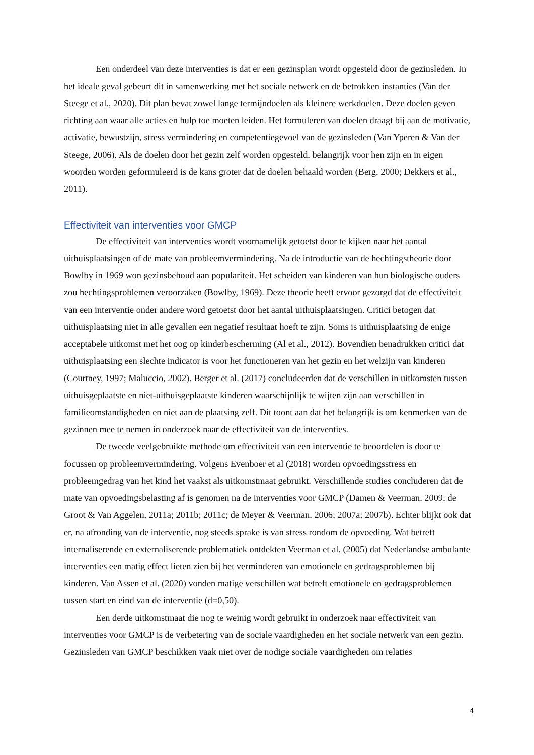Een onderdeel van deze interventies is dat er een gezinsplan wordt opgesteld door de gezinsleden. In het ideale geval gebeurt dit in samenwerking met het sociale netwerk en de betrokken instanties (Van der Steege et al., 2020). Dit plan bevat zowel lange termijndoelen als kleinere werkdoelen. Deze doelen geven richting aan waar alle acties en hulp toe moeten leiden. Het formuleren van doelen draagt bij aan de motivatie, activatie, bewustzijn, stress vermindering en competentiegevoel van de gezinsleden (Van Yperen & Van der Steege, 2006). Als de doelen door het gezin zelf worden opgesteld, belangrijk voor hen zijn en in eigen woorden worden geformuleerd is de kans groter dat de doelen behaald worden (Berg, 2000; Dekkers et al., 2011).
Effectiviteit van interventies voor GMCP
De effectiviteit van interventies wordt voornamelijk getoetst door te kijken naar het aantal uithuisplaatsingen of de mate van probleemvermindering. Na de introductie van de hechtingstheorie door Bowlby in 1969 won gezinsbehoud aan populariteit. Het scheiden van kinderen van hun biologische ouders zou hechtingsproblemen veroorzaken (Bowlby, 1969). Deze theorie heeft ervoor gezorgd dat de effectiviteit van een interventie onder andere word getoetst door het aantal uithuisplaatsingen. Critici betogen dat uithuisplaatsing niet in alle gevallen een negatief resultaat hoeft te zijn. Soms is uithuisplaatsing de enige acceptabele uitkomst met het oog op kinderbescherming (Al et al., 2012). Bovendien benadrukken critici dat uithuisplaatsing een slechte indicator is voor het functioneren van het gezin en het welzijn van kinderen (Courtney, 1997; Maluccio, 2002). Berger et al. (2017) concludeerden dat de verschillen in uitkomsten tussen uithuisgeplaatste en niet-uithuisgeplaatste kinderen waarschijnlijk te wijten zijn aan verschillen in familieomstandigheden en niet aan de plaatsing zelf. Dit toont aan dat het belangrijk is om kenmerken van de gezinnen mee te nemen in onderzoek naar de effectiviteit van de interventies.
De tweede veelgebruikte methode om effectiviteit van een interventie te beoordelen is door te focussen op probleemvermindering. Volgens Evenboer et al (2018) worden opvoedingsstress en probleemgedrag van het kind het vaakst als uitkomstmaat gebruikt. Verschillende studies concluderen dat de mate van opvoedingsbelasting af is genomen na de interventies voor GMCP (Damen & Veerman, 2009; de Groot & Van Aggelen, 2011a; 2011b; 2011c; de Meyer & Veerman, 2006; 2007a; 2007b). Echter blijkt ook dat er, na afronding van de interventie, nog steeds sprake is van stress rondom de opvoeding. Wat betreft internaliserende en externaliserende problematiek ontdekten Veerman et al. (2005) dat Nederlandse ambulante interventies een matig effect lieten zien bij het verminderen van emotionele en gedragsproblemen bij kinderen. Van Assen et al. (2020) vonden matige verschillen wat betreft emotionele en gedragsproblemen tussen start en eind van de interventie (d=0,50).
Een derde uitkomstmaat die nog te weinig wordt gebruikt in onderzoek naar effectiviteit van interventies voor GMCP is de verbetering van de sociale vaardigheden en het sociale netwerk van een gezin. Gezinsleden van GMCP beschikken vaak niet over de nodige sociale vaardigheden om relaties
4